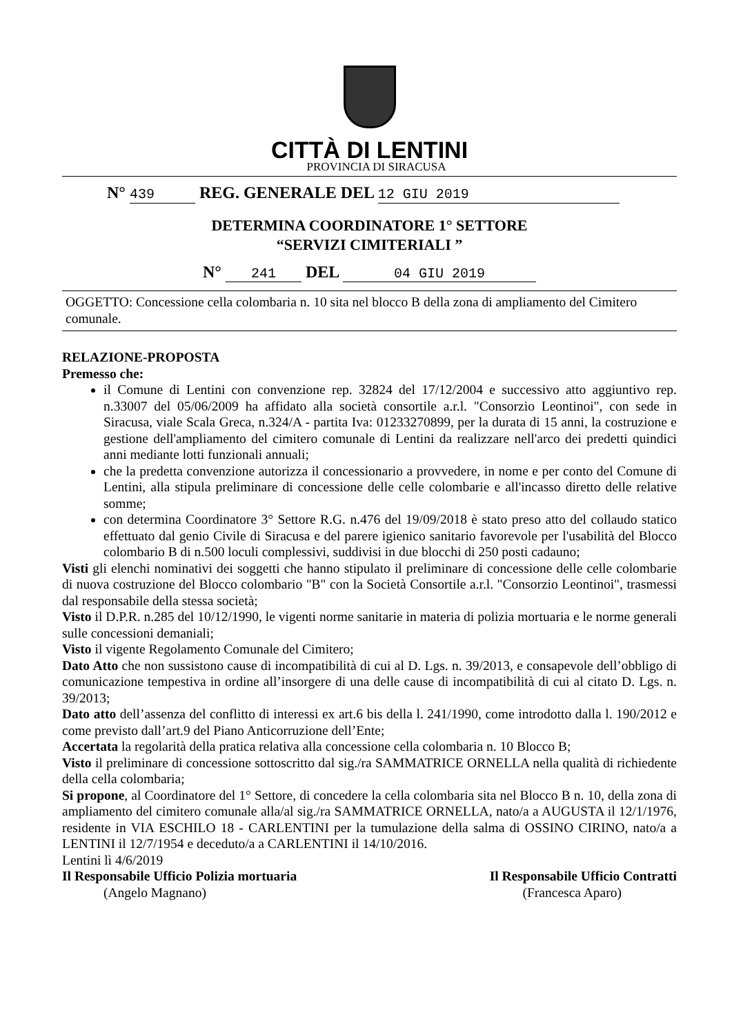CITTÀ DI LENTINI
PROVINCIA DI SIRACUSA
N° 439 REG. GENERALE DEL 12 GIU 2019
DETERMINA COORDINATORE 1° SETTORE
“SERVIZI CIMITERIALI ”
N° 241 DEL 04 GIU 2019
OGGETTO: Concessione cella colombaria n. 10 sita nel blocco B della zona di ampliamento del Cimitero comunale.
RELAZIONE-PROPOSTA
Premesso che:
il Comune di Lentini con convenzione rep. 32824 del 17/12/2004 e successivo atto aggiuntivo rep. n.33007 del 05/06/2009 ha affidato alla società consortile a.r.l. "Consorzio Leontinoi", con sede in Siracusa, viale Scala Greca, n.324/A - partita Iva: 01233270899, per la durata di 15 anni, la costruzione e gestione dell'ampliamento del cimitero comunale di Lentini da realizzare nell'arco dei predetti quindici anni mediante lotti funzionali annuali;
che la predetta convenzione autorizza il concessionario a provvedere, in nome e per conto del Comune di Lentini, alla stipula preliminare di concessione delle celle colombarie e all'incasso diretto delle relative somme;
con determina Coordinatore 3° Settore R.G. n.476 del 19/09/2018 è stato preso atto del collaudo statico effettuato dal genio Civile di Siracusa e del parere igienico sanitario favorevole per l'usabilità del Blocco colombario B di n.500 loculi complessivi, suddivisi in due blocchi di 250 posti cadauno;
Visti gli elenchi nominativi dei soggetti che hanno stipulato il preliminare di concessione delle celle colombarie di nuova costruzione del Blocco colombario "B" con la Società Consortile a.r.l. "Consorzio Leontinoi", trasmessi dal responsabile della stessa società;
Visto il D.P.R. n.285 del 10/12/1990, le vigenti norme sanitarie in materia di polizia mortuaria e le norme generali sulle concessioni demaniali;
Visto il vigente Regolamento Comunale del Cimitero;
Dato Atto che non sussistono cause di incompatibilità di cui al D. Lgs. n. 39/2013, e consapevole dell’obbligo di comunicazione tempestiva in ordine all’insorgere di una delle cause di incompatibilità di cui al citato D. Lgs. n. 39/2013;
Dato atto dell’assenza del conflitto di interessi ex art.6 bis della l. 241/1990, come introdotto dalla l. 190/2012 e come previsto dall’art.9 del Piano Anticorruzione dell’Ente;
Accertata la regolarità della pratica relativa alla concessione cella colombaria n. 10 Blocco B;
Visto il preliminare di concessione sottoscritto dal sig./ra SAMMATRICE ORNELLA nella qualità di richiedente della cella colombaria;
Si propone, al Coordinatore del 1° Settore, di concedere la cella colombaria sita nel Blocco B n. 10, della zona di ampliamento del cimitero comunale alla/al sig./ra SAMMATRICE ORNELLA, nato/a a AUGUSTA il 12/1/1976, residente in VIA ESCHILO 18 - CARLENTINI per la tumulazione della salma di OSSINO CIRINO, nato/a a LENTINI il 12/7/1954 e deceduto/a a CARLENTINI il 14/10/2016.
Lentini lì 4/6/2019
Il Responsabile Ufficio Polizia mortuaria Il Responsabile Ufficio Contratti
(Angelo Magnano) (Francesca Aparo)